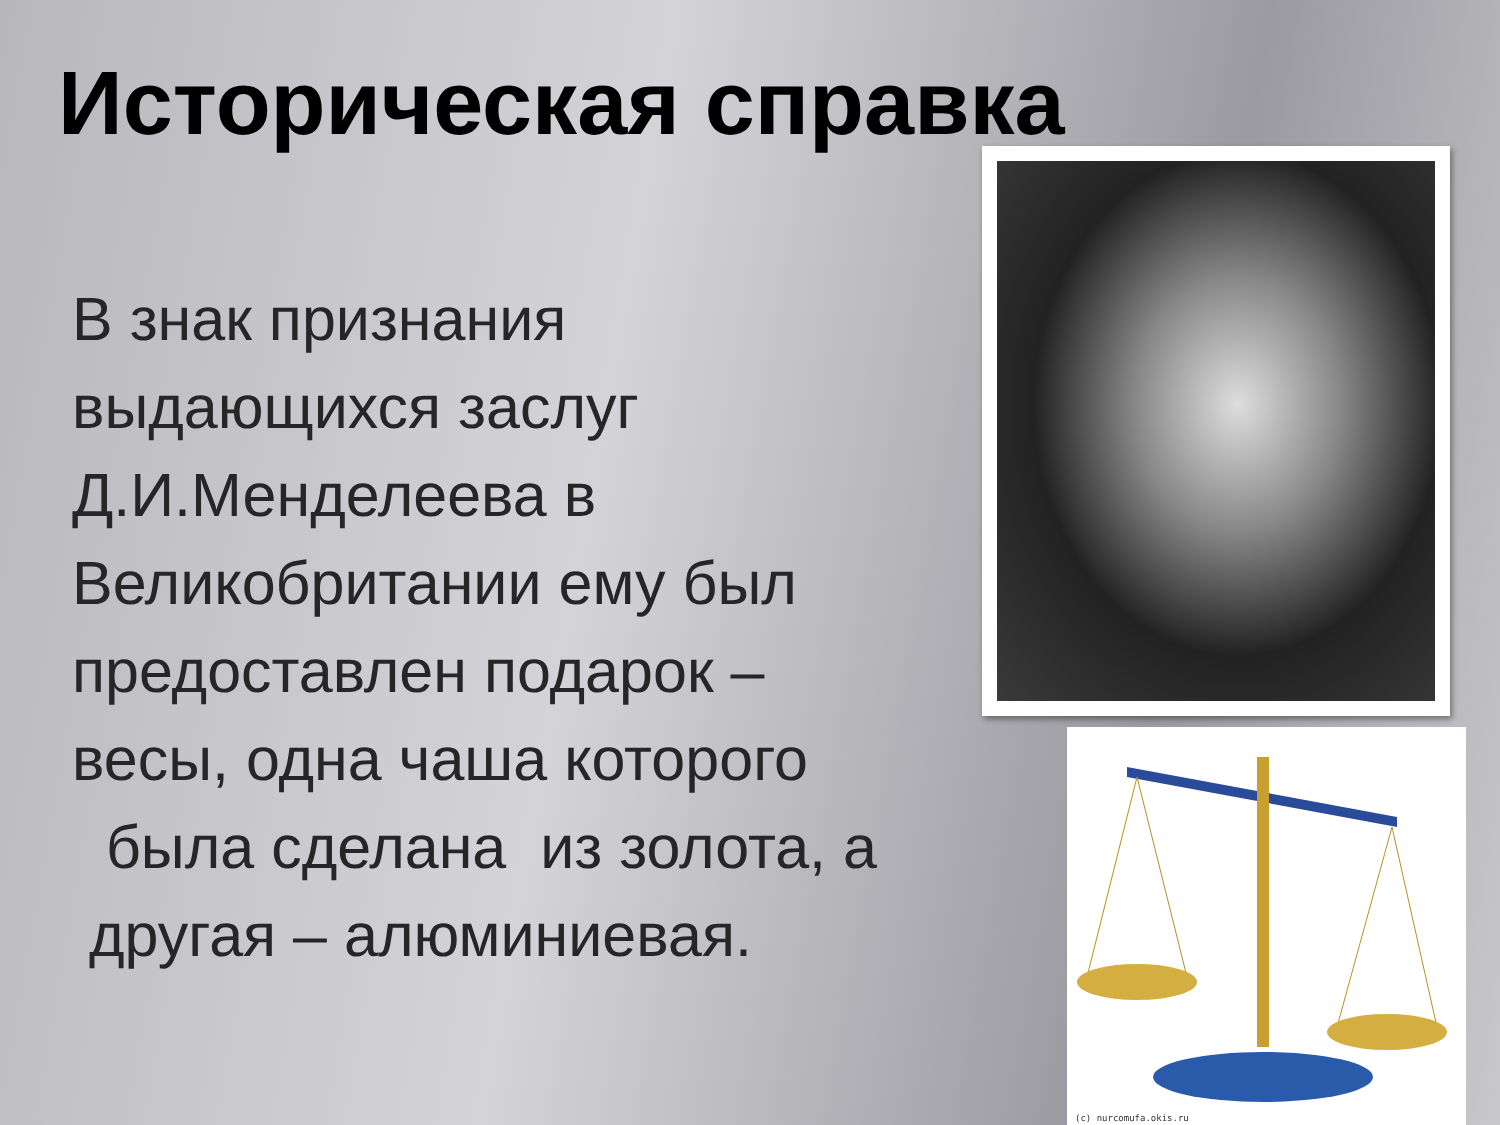Историческая справка
В знак признания
выдающихся заслуг
Д.И.Менделеева в
Великобритании ему был
предоставлен подарок –
весы, одна чаша которого
была сделана из золота, а
другая – алюминиевая.
(c) nurcomufa.okis.ru